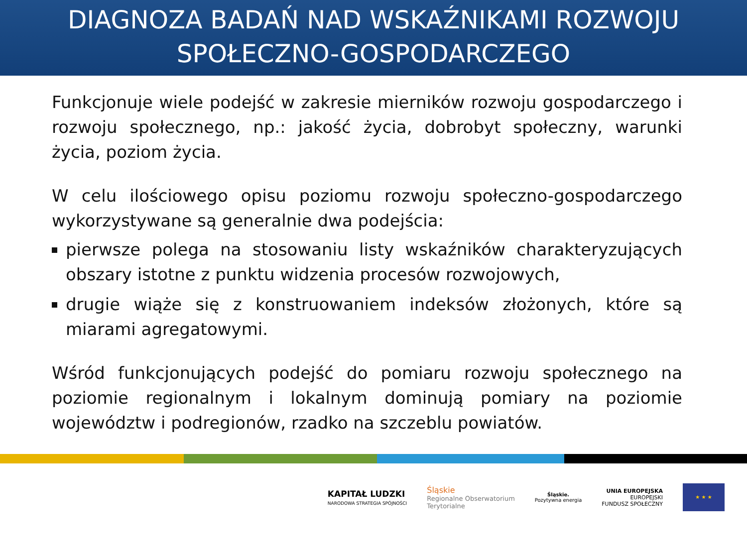DIAGNOZA BADAŃ NAD WSKAŹNIKAMI ROZWOJU
SPOŁECZNO-GOSPODARCZEGO
Funkcjonuje wiele podejść w zakresie mierników rozwoju gospodarczego i rozwoju społecznego, np.: jakość życia, dobrobyt społeczny, warunki życia, poziom życia.
W celu ilościowego opisu poziomu rozwoju społeczno-gospodarczego wykorzystywane są generalnie dwa podejścia:
pierwsze polega na stosowaniu listy wskaźników charakteryzujących obszary istotne z punktu widzenia procesów rozwojowych,
drugie wiąże się z konstruowaniem indeksów złożonych, które są miarami agregatowymi.
Wśród funkcjonujących podejść do pomiaru rozwoju społecznego na poziomie regionalnym i lokalnym dominują pomiary na poziomie województw i podregionów, rzadko na szczeblu powiatów.
KAPITAŁ LUDZKI
NARODOWA STRATEGIA SPÓJNOŚCI
Śląskie
Regionalne Obserwatorium
Terytorialne
Śląskie.
Pozytywna energia
UNIA EUROPEJSKA
EUROPEJSKI
FUNDUSZ SPOŁECZNY
★ ★ ★